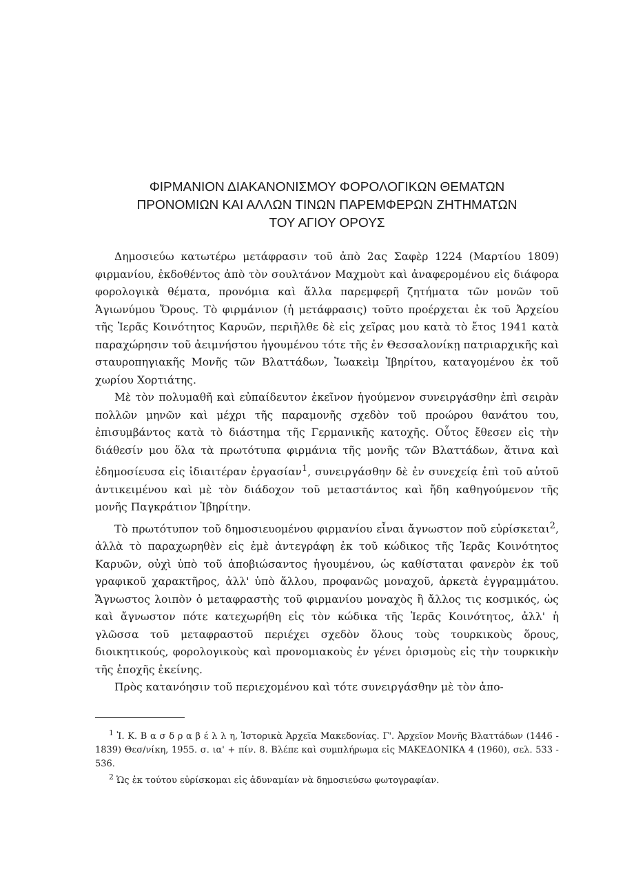ΦΙΡΜΑΝΙΟΝ ΔΙΑΚΑΝΟΝΙΣΜΟΥ ΦΟΡΟΛΟΓΙΚΩΝ ΘΕΜΑΤΩΝ
ΠΡΟΝΟΜΙΩΝ ΚΑΙ ΑΛΛΩΝ ΤΙΝΩΝ ΠΑΡΕΜΦΕΡΩΝ ΖΗΤΗΜΑΤΩΝ
ΤΟΥ ΑΓΙΟΥ ΟΡΟΥΣ
Δημοσιεύω κατωτέρω μετάφρασιν τοῦ ἀπὸ 2ας Σαφὲρ 1224 (Μαρτίου 1809) φιρμανίου, ἐκδοθέντος ἀπὸ τὸν σουλτάνον Μαχμοὺτ καὶ ἀναφερομένου εἰς διάφορα φορολογικὰ θέματα, προνόμια καὶ ἄλλα παρεμφερῆ ζητήματα τῶν μονῶν τοῦ Ἁγιωνύμου Ὄρους. Τὸ φιρμάνιον (ἡ μετάφρασις) τοῦτο προέρχεται ἐκ τοῦ Ἀρχείου τῆς Ἱερᾶς Κοινότητος Καρυῶν, περιῆλθε δὲ εἰς χεῖρας μου κατὰ τὸ ἔτος 1941 κατὰ παραχώρησιν τοῦ ἀειμνήστου ἡγουμένου τότε τῆς ἐν Θεσσαλονίκῃ πατριαρχικῆς καὶ σταυροπηγιακῆς Μονῆς τῶν Βλαττάδων, Ἰωακεὶμ Ἰβηρίτου, καταγομένου ἐκ τοῦ χωρίου Χορτιάτης.
Μὲ τὸν πολυμαθῆ καὶ εὐπαίδευτον ἐκεῖνον ἡγούμενον συνειργάσθην ἐπὶ σειρὰν πολλῶν μηνῶν καὶ μέχρι τῆς παραμονῆς σχεδὸν τοῦ προώρου θανάτου του, ἐπισυμβάντος κατὰ τὸ διάστημα τῆς Γερμανικῆς κατοχῆς. Οὗτος ἔθεσεν εἰς τὴν διάθεσίν μου ὅλα τὰ πρωτότυπα φιρμάνια τῆς μονῆς τῶν Βλαττάδων, ἅτινα καὶ ἐδημοσίευσα εἰς ἰδιαιτέραν ἐργασίαν<sup>1</sup>, συνειργάσθην δὲ ἐν συνεχείᾳ ἐπὶ τοῦ αὐτοῦ ἀντικειμένου καὶ μὲ τὸν διάδοχον τοῦ μεταστάντος καὶ ἤδη καθηγούμενον τῆς μονῆς Παγκράτιον Ἰβηρίτην.
Τὸ πρωτότυπον τοῦ δημοσιευομένου φιρμανίου εἶναι ἄγνωστον ποῦ εὑρίσκεται<sup>2</sup>, ἀλλὰ τὸ παραχωρηθὲν εἰς ἐμὲ ἀντεγράφη ἐκ τοῦ κώδικος τῆς Ἱερᾶς Κοινότητος Καρυῶν, οὐχὶ ὑπὸ τοῦ ἀποβιώσαντος ἡγουμένου, ὡς καθίσταται φανερὸν ἐκ τοῦ γραφικοῦ χαρακτῆρος, ἀλλ' ὑπὸ ἄλλου, προφανῶς μοναχοῦ, ἀρκετὰ ἐγγραμμάτου. Ἄγνωστος λοιπὸν ὁ μεταφραστὴς τοῦ φιρμανίου μοναχὸς ἢ ἄλλος τις κοσμικός, ὡς καὶ ἄγνωστον πότε κατεχωρήθη εἰς τὸν κώδικα τῆς Ἱερᾶς Κοινότητος, ἀλλ' ἡ γλῶσσα τοῦ μεταφραστοῦ περιέχει σχεδὸν ὅλους τοὺς τουρκικοὺς ὅρους, διοικητικούς, φορολογικοὺς καὶ προνομιακοὺς ἐν γένει ὁρισμοὺς εἰς τὴν τουρκικὴν τῆς ἐποχῆς ἐκείνης.
Πρὸς κατανόησιν τοῦ περιεχομένου καὶ τότε συνειργάσθην μὲ τὸν ἀπο-
<sup>1</sup> Ἰ. Κ. Β α σ δ ρ α β έ λ λ η, Ἱστορικὰ Ἀρχεῖα Μακεδονίας. Γ'. Ἀρχεῖον Μονῆς Βλαττάδων (1446 - 1839) Θεσ/νίκη, 1955. σ. ια' + πίν. 8. Βλέπε καὶ συμπλήρωμα εἰς ΜΑΚΕΔΟΝΙΚΑ 4 (1960), σελ. 533 - 536.
<sup>2</sup> Ὡς ἐκ τούτου εὑρίσκομαι εἰς ἀδυναμίαν νὰ δημοσιεύσω φωτογραφίαν.